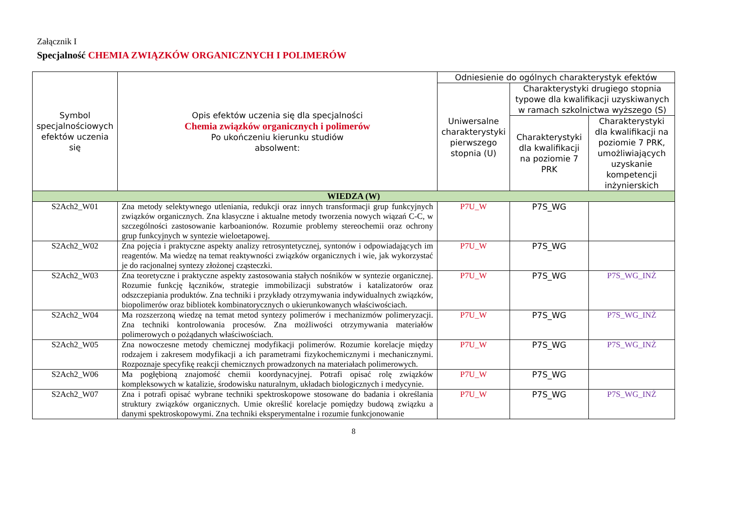Załącznik I
Specjalność CHEMIA ZWIĄZKÓW ORGANICZNYCH I POLIMERÓW
| Symbol specjalnościowych efektów uczenia się | Opis efektów uczenia się dla specjalności Chemia związków organicznych i polimerów Po ukończeniu kierunku studiów absolwent: | Odniesienie do ogólnych charakterystyk efektów | | |
| --- | --- | --- | --- | --- |
| | | Uniwersalne charakterystyki pierwszego stopnia (U) | Charakterystyki drugiego stopnia typowe dla kwalifikacji uzyskiwanych w ramach szkolnictwa wyższego (S) | |
| | | | Charakterystyki dla kwalifikacji na poziomie 7 PRK | Charakterystyki dla kwalifikacji na poziomie 7 PRK, umożliwiających uzyskanie kompetencji inżynierskich |
| WIEDZA (W) | | | | |
| S2Ach2_W01 | Zna metody selektywnego utleniania, redukcji oraz innych transformacji grup funkcyjnych związków organicznych. Zna klasyczne i aktualne metody tworzenia nowych wiązań C-C, w szczególności zastosowanie karboanionów. Rozumie problemy stereochemii oraz ochrony grup funkcyjnych w syntezie wieloetapowej. | P7U_W | P7S_WG | |
| S2Ach2_W02 | Zna pojęcia i praktyczne aspekty analizy retrosyntetycznej, syntonów i odpowiadających im reagentów. Ma wiedzę na temat reaktywności związków organicznych i wie, jak wykorzystać je do racjonalnej syntezy złożonej cząsteczki. | P7U_W | P7S_WG | |
| S2Ach2_W03 | Zna teoretyczne i praktyczne aspekty zastosowania stałych nośników w syntezie organicznej. Rozumie funkcję łączników, strategie immobilizacji substratów i katalizatorów oraz odszczepiania produktów. Zna techniki i przykłady otrzymywania indywidualnych związków, biopolimerów oraz bibliotek kombinatorycznych o ukierunkowanych właściwościach. | P7U_W | P7S_WG | P7S_WG_INŻ |
| S2Ach2_W04 | Ma rozszerzoną wiedzę na temat metod syntezy polimerów i mechanizmów polimeryzacji. Zna techniki kontrolowania procesów. Zna możliwości otrzymywania materiałów polimerowych o pożądanych właściwościach. | P7U_W | P7S_WG | P7S_WG_INŻ |
| S2Ach2_W05 | Zna nowoczesne metody chemicznej modyfikacji polimerów. Rozumie korelacje między rodzajem i zakresem modyfikacji a ich parametrami fizykochemicznymi i mechanicznymi. Rozpoznaje specyfikę reakcji chemicznych prowadzonych na materiałach polimerowych. | P7U_W | P7S_WG | P7S_WG_INŻ |
| S2Ach2_W06 | Ma pogłębioną znajomość chemii koordynacyjnej. Potrafi opisać rolę związków kompleksowych w katalizie, środowisku naturalnym, układach biologicznych i medycynie. | P7U_W | P7S_WG | |
| S2Ach2_W07 | Zna i potrafi opisać wybrane techniki spektroskopowe stosowane do badania i określania struktury związków organicznych. Umie określić korelacje pomiędzy budową związku a danymi spektroskopowymi. Zna techniki eksperymentalne i rozumie funkcjonowanie | P7U_W | P7S_WG | P7S_WG_INŻ |
8